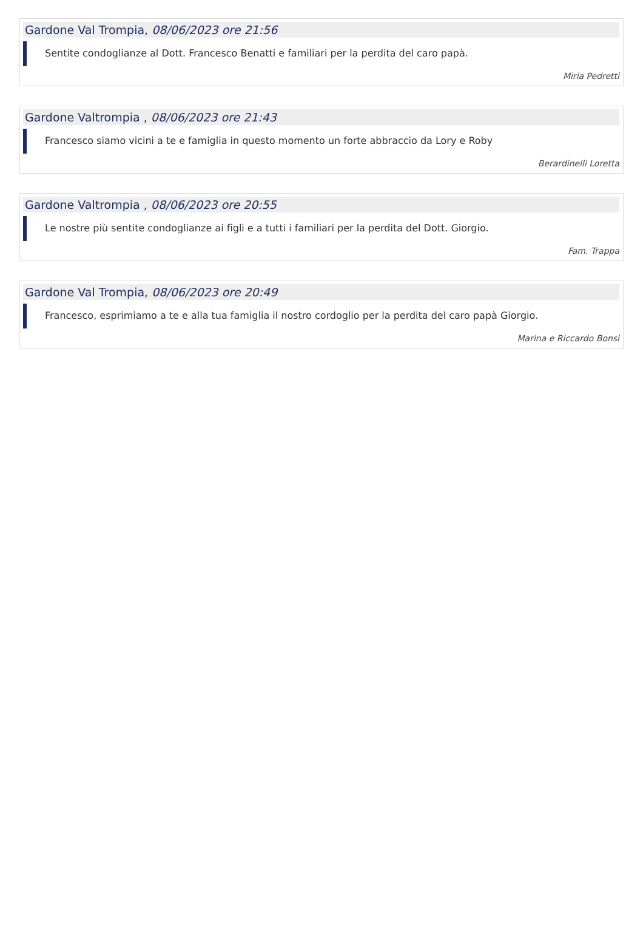Gardone Val Trompia, 08/06/2023 ore 21:56
Sentite condoglianze al Dott. Francesco Benatti e familiari per la perdita del caro papà.
Miria Pedretti
Gardone Valtrompia , 08/06/2023 ore 21:43
Francesco siamo vicini a te e famiglia in questo momento un forte abbraccio da Lory e Roby
Berardinelli Loretta
Gardone Valtrompia , 08/06/2023 ore 20:55
Le nostre più sentite condoglianze ai figli e a tutti i familiari per la perdita del Dott. Giorgio.
Fam. Trappa
Gardone Val Trompia, 08/06/2023 ore 20:49
Francesco, esprimiamo a te e alla tua famiglia il nostro cordoglio per la perdita del caro papà Giorgio.
Marina e Riccardo Bonsi